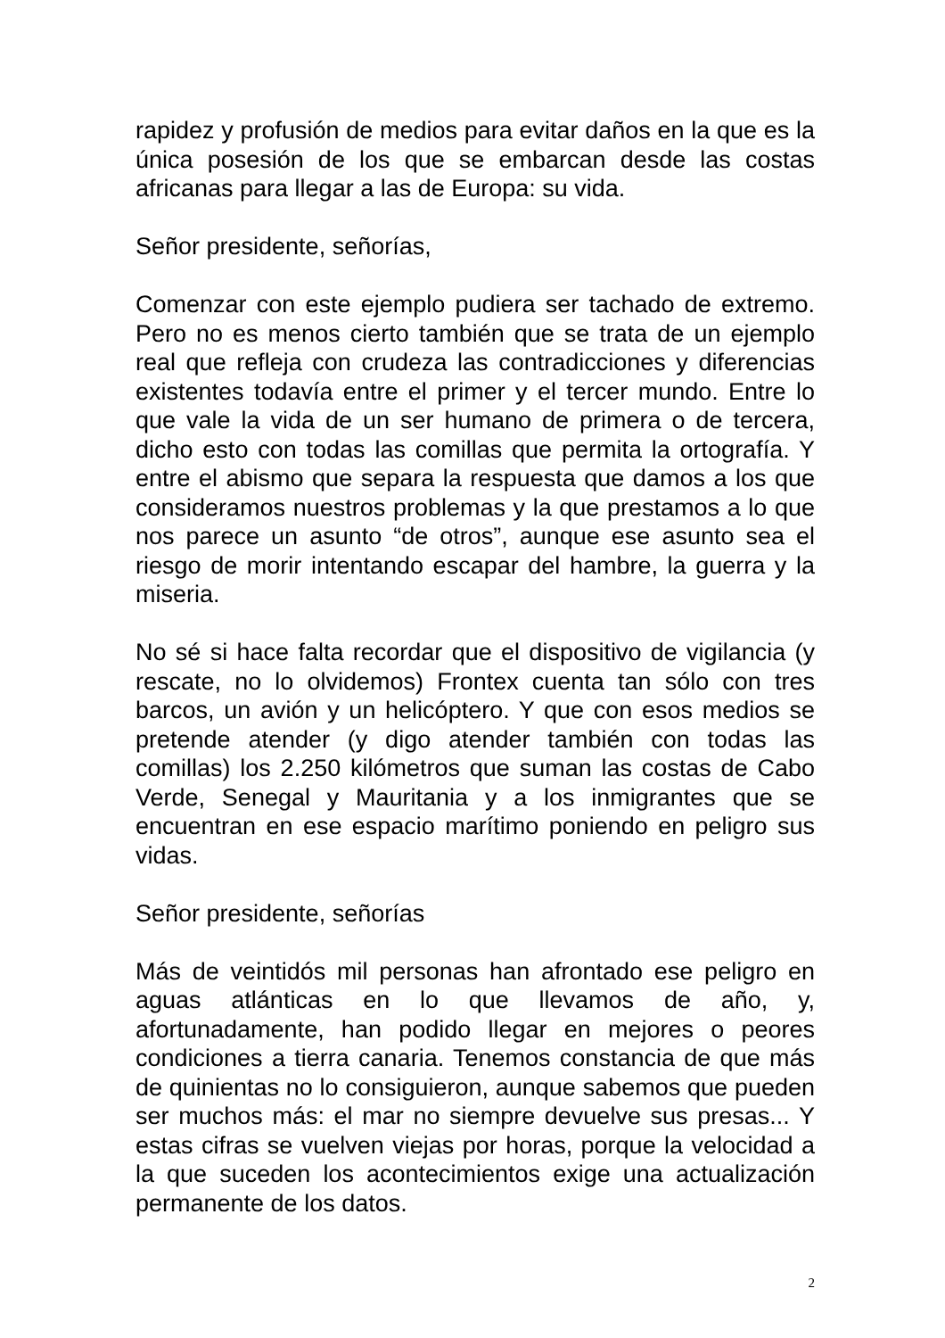rapidez y profusión de medios para evitar daños en la que es la única posesión de los que se embarcan desde las costas africanas para llegar a las de Europa: su vida.
Señor presidente, señorías,
Comenzar con este ejemplo pudiera ser tachado de extremo. Pero no es menos cierto también que se trata de un ejemplo real que refleja con crudeza las contradicciones y diferencias existentes todavía entre el primer y el tercer mundo. Entre lo que vale la vida de un ser humano de primera o de tercera, dicho esto con todas las comillas que permita la ortografía. Y entre el abismo que separa la respuesta que damos a los que consideramos nuestros problemas y la que prestamos a lo que nos parece un asunto “de otros”, aunque ese asunto sea el riesgo de morir intentando escapar del hambre, la guerra y la miseria.
No sé si hace falta recordar que el dispositivo de vigilancia (y rescate, no lo olvidemos) Frontex cuenta tan sólo con tres barcos, un avión y un helicóptero. Y que con esos medios se pretende atender (y digo atender también con todas las comillas) los 2.250 kilómetros que suman las costas de Cabo Verde, Senegal y Mauritania y a los inmigrantes que se encuentran en ese espacio marítimo poniendo en peligro sus vidas.
Señor presidente, señorías
Más de veintidós mil personas han afrontado ese peligro en aguas atlánticas en lo que llevamos de año, y, afortunadamente, han podido llegar en mejores o peores condiciones a tierra canaria. Tenemos constancia de que más de quinientas no lo consiguieron, aunque sabemos que pueden ser muchos más: el mar no siempre devuelve sus presas... Y estas cifras se vuelven viejas por horas, porque la velocidad a la que suceden los acontecimientos exige una actualización permanente de los datos.
2